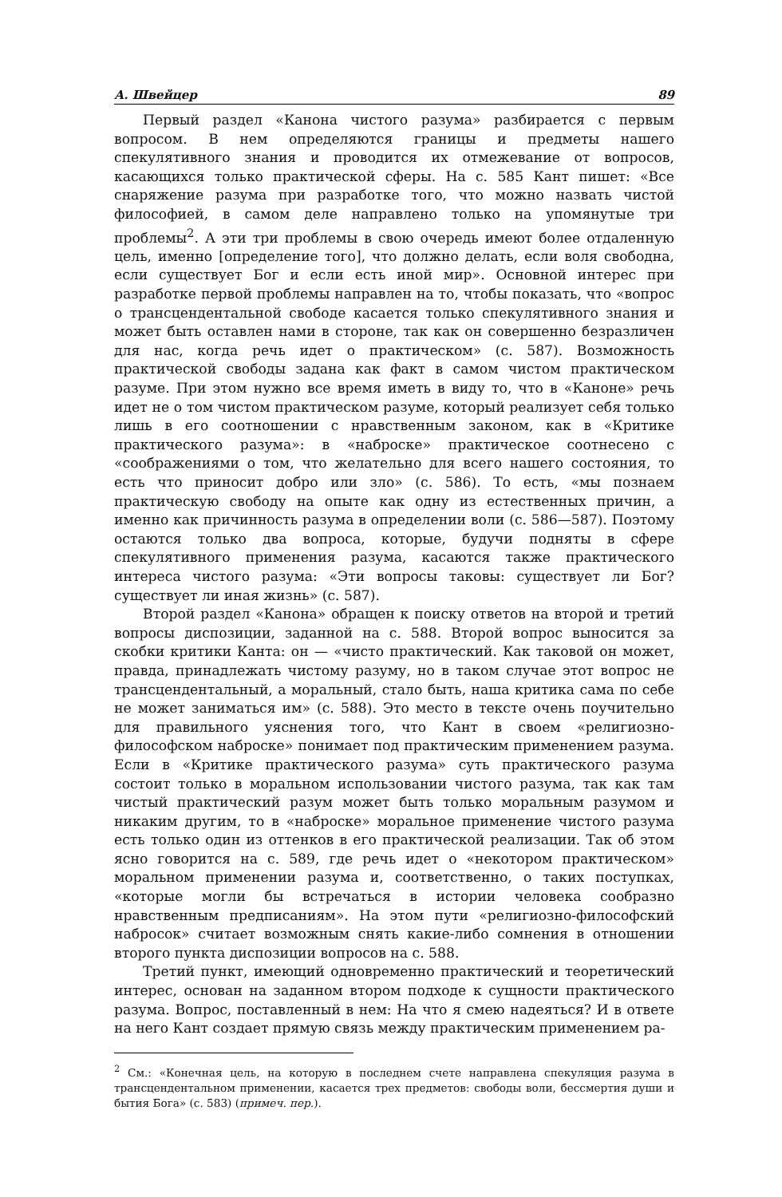А. Швейцер 89
Первый раздел «Канона чистого разума» разбирается с первым вопросом. В нем определяются границы и предметы нашего спекулятивного знания и проводится их отмежевание от вопросов, касающихся только практической сферы. На с. 585 Кант пишет: «Все снаряжение разума при разработке того, что можно назвать чистой философией, в самом деле направлено только на упомянутые три проблемы<sup>2</sup>. А эти три проблемы в свою очередь имеют более отдаленную цель, именно [определение того], что должно делать, если воля свободна, если существует Бог и если есть иной мир». Основной интерес при разработке первой проблемы направлен на то, чтобы показать, что «вопрос о трансцендентальной свободе касается только спекулятивного знания и может быть оставлен нами в стороне, так как он совершенно безразличен для нас, когда речь идет о практическом» (с. 587). Возможность практической свободы задана как факт в самом чистом практическом разуме. При этом нужно все время иметь в виду то, что в «Каноне» речь идет не о том чистом практическом разуме, который реализует себя только лишь в его соотношении с нравственным законом, как в «Критике практического разума»: в «наброске» практическое соотнесено с «соображениями о том, что желательно для всего нашего состояния, то есть что приносит добро или зло» (с. 586). То есть, «мы познаем практическую свободу на опыте как одну из естественных причин, а именно как причинность разума в определении воли (с. 586—587). Поэтому остаются только два вопроса, которые, будучи подняты в сфере спекулятивного применения разума, касаются также практического интереса чистого разума: «Эти вопросы таковы: существует ли Бог? существует ли иная жизнь» (с. 587).
Второй раздел «Канона» обращен к поиску ответов на второй и третий вопросы диспозиции, заданной на с. 588. Второй вопрос выносится за скобки критики Канта: он — «чисто практический. Как таковой он может, правда, принадлежать чистому разуму, но в таком случае этот вопрос не трансцендентальный, а моральный, стало быть, наша критика сама по себе не может заниматься им» (с. 588). Это место в тексте очень поучительно для правильного уяснения того, что Кант в своем «религиозно-философском наброске» понимает под практическим применением разума. Если в «Критике практического разума» суть практического разума состоит только в моральном использовании чистого разума, так как там чистый практический разум может быть только моральным разумом и никаким другим, то в «наброске» моральное применение чистого разума есть только один из оттенков в его практической реализации. Так об этом ясно говорится на с. 589, где речь идет о «некотором практическом» моральном применении разума и, соответственно, о таких поступках, «которые могли бы встречаться в истории человека сообразно нравственным предписаниям». На этом пути «религиозно-философский набросок» считает возможным снять какие-либо сомнения в отношении второго пункта диспозиции вопросов на с. 588.
Третий пункт, имеющий одновременно практический и теоретический интерес, основан на заданном втором подходе к сущности практического разума. Вопрос, поставленный в нем: На что я смею надеяться? И в ответе на него Кант создает прямую связь между практическим применением ра-
<sup>2</sup> См.: «Конечная цель, на которую в последнем счете направлена спекуляция разума в трансцендентальном применении, касается трех предметов: свободы воли, бессмертия души и бытия Бога» (с. 583) (примеч. пер.).